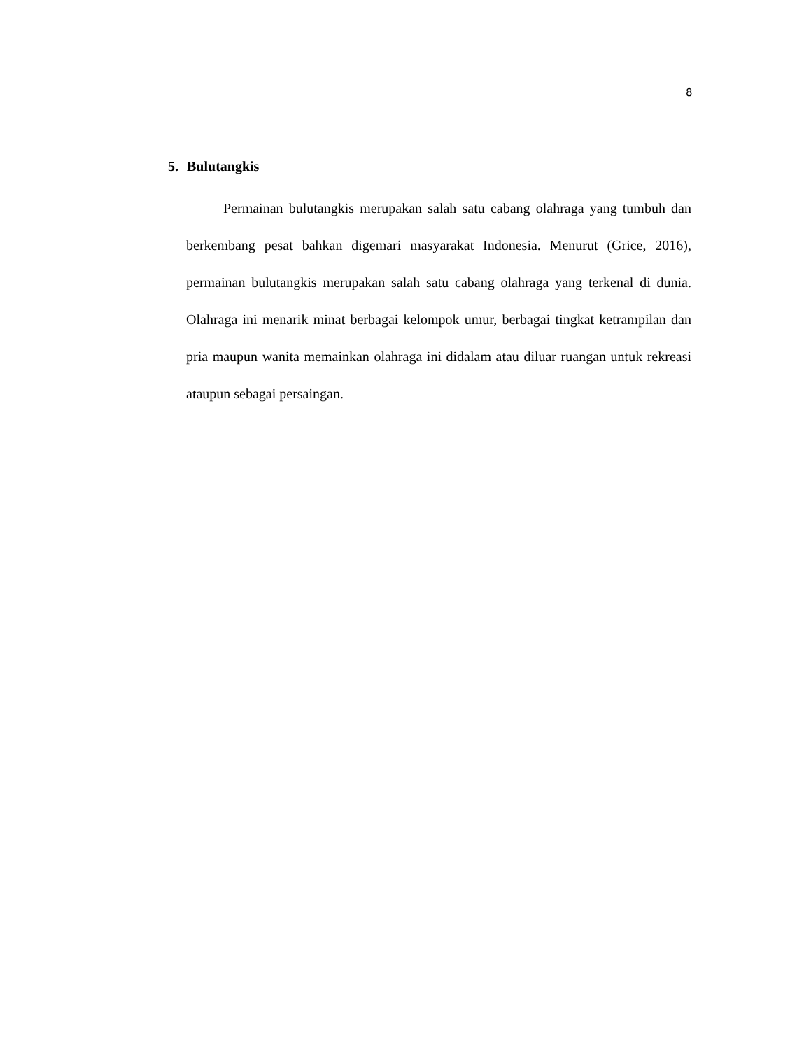8
5. Bulutangkis
Permainan bulutangkis merupakan salah satu cabang olahraga yang tumbuh dan berkembang pesat bahkan digemari masyarakat Indonesia. Menurut (Grice, 2016), permainan bulutangkis merupakan salah satu cabang olahraga yang terkenal di dunia. Olahraga ini menarik minat berbagai kelompok umur, berbagai tingkat ketrampilan dan pria maupun wanita memainkan olahraga ini didalam atau diluar ruangan untuk rekreasi ataupun sebagai persaingan.